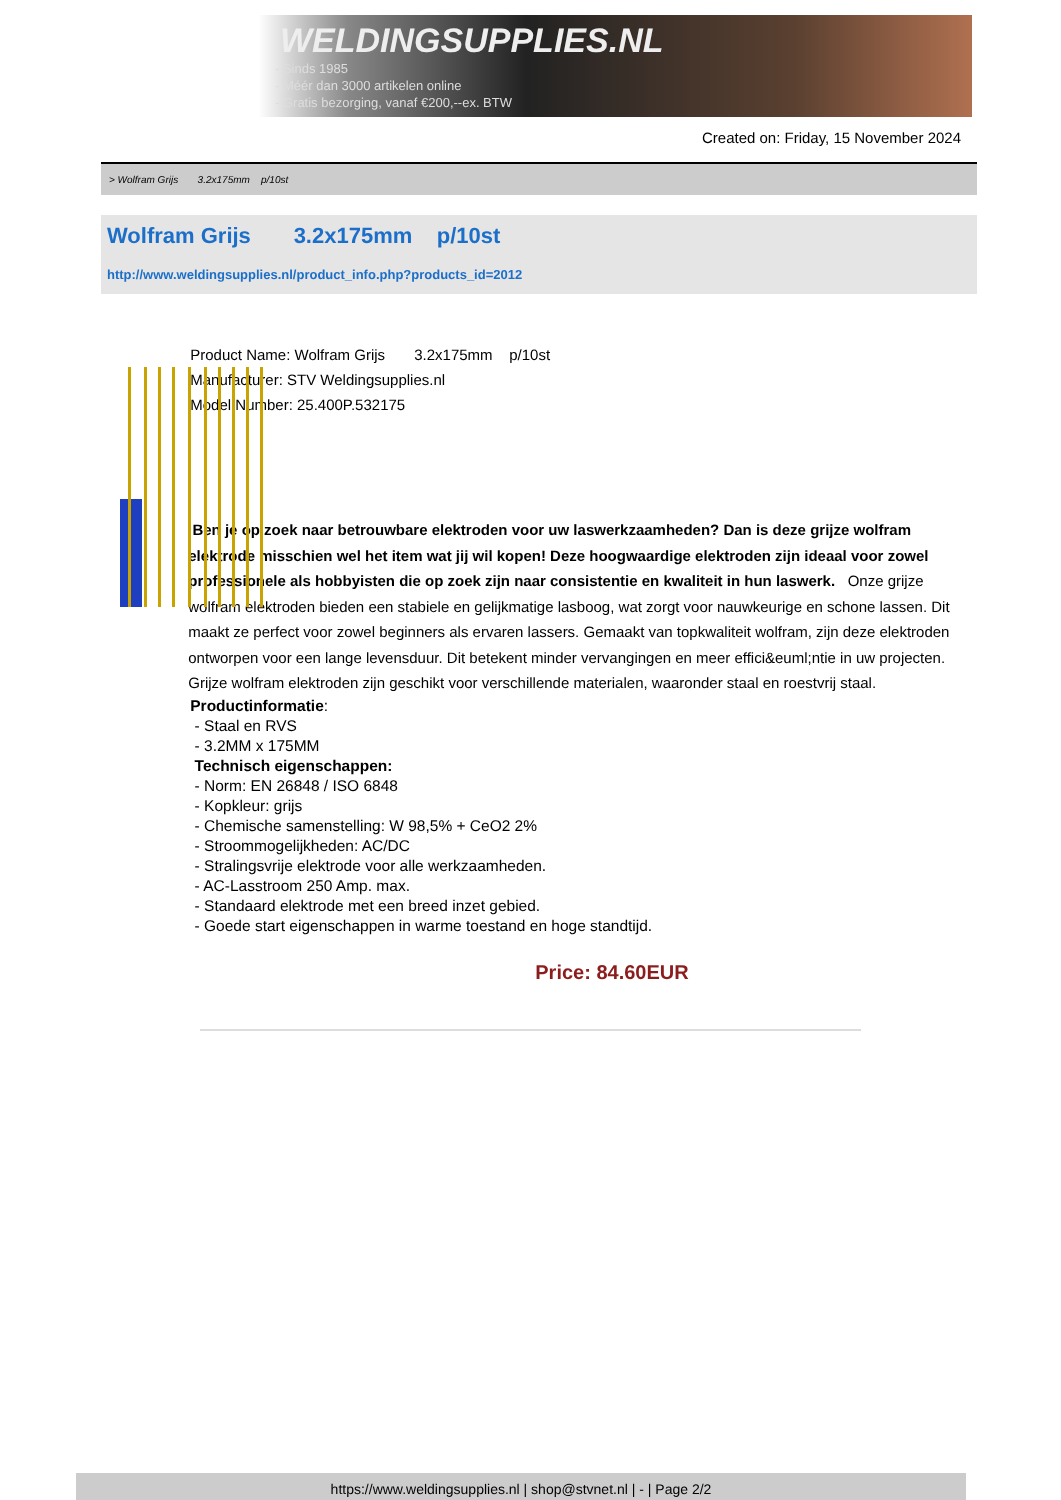WELDINGSUPPLIES.NL
- Sinds 1985
- Méér dan 3000 artikelen online
- Gratis bezorging, vanaf €200,--ex. BTW
Created on: Friday, 15 November 2024
> Wolfram Grijs 3.2x175mm p/10st
Wolfram Grijs 3.2x175mm p/10st
http://www.weldingsupplies.nl/product_info.php?products_id=2012
Product Name: Wolfram Grijs 3.2x175mm p/10st
Manufacturer: STV Weldingsupplies.nl
Model Number: 25.400P.532175
Ben je op zoek naar betrouwbare elektroden voor uw laswerkzaamheden? Dan is deze grijze wolfram elektrode misschien wel het item wat jij wil kopen! Deze hoogwaardige elektroden zijn ideaal voor zowel professionele als hobbyisten die op zoek zijn naar consistentie en kwaliteit in hun laswerk. Onze grijze wolfram elektroden bieden een stabiele en gelijkmatige lasboog, wat zorgt voor nauwkeurige en schone lassen. Dit maakt ze perfect voor zowel beginners als ervaren lassers. Gemaakt van topkwaliteit wolfram, zijn deze elektroden ontworpen voor een lange levensduur. Dit betekent minder vervangingen en meer effici&euml;ntie in uw projecten. Grijze wolfram elektroden zijn geschikt voor verschillende materialen, waaronder staal en roestvrij staal.
Productinformatie:
- Staal en RVS
- 3.2MM x 175MM
Technisch eigenschappen:
- Norm: EN 26848 / ISO 6848
- Kopkleur: grijs
- Chemische samenstelling: W 98,5% + CeO2 2%
- Stroommogelijkheden: AC/DC
- Stralingsvrije elektrode voor alle werkzaamheden.
- AC-Lasstroom 250 Amp. max.
- Standaard elektrode met een breed inzet gebied.
- Goede start eigenschappen in warme toestand en hoge standtijd.
Price: 84.60EUR
https://www.weldingsupplies.nl | shop@stvnet.nl | - | Page 2/2